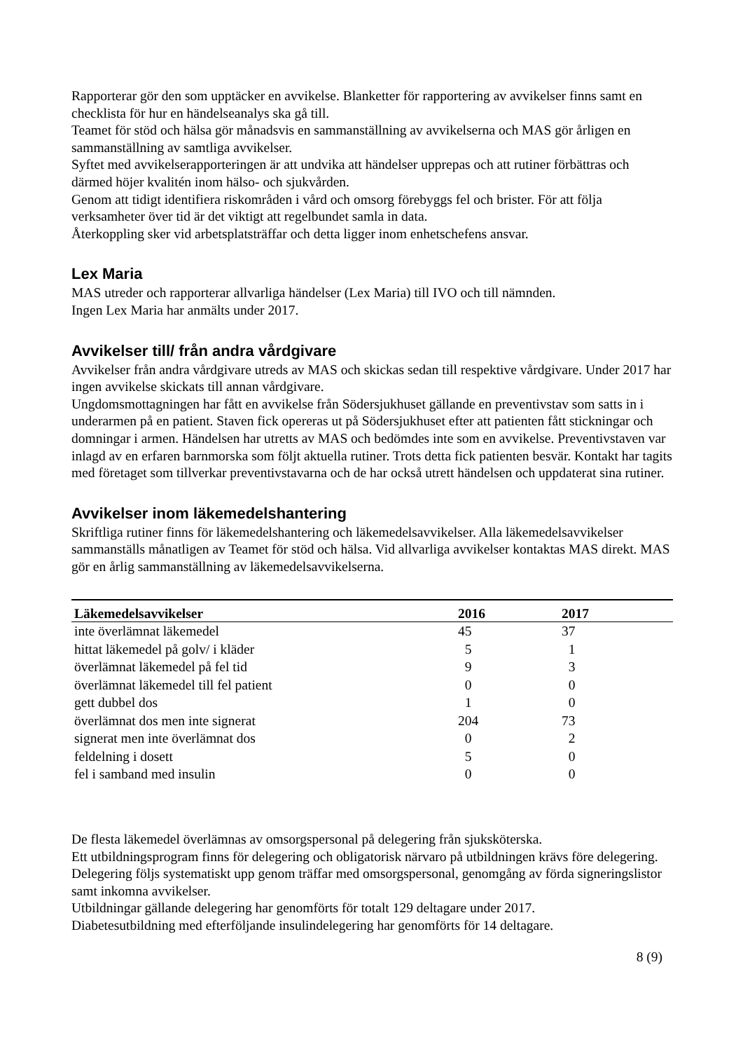Rapporterar gör den som upptäcker en avvikelse. Blanketter för rapportering av avvikelser finns samt en checklista för hur en händelseanalys ska gå till.
Teamet för stöd och hälsa gör månadsvis en sammanställning av avvikelserna och MAS gör årligen en sammanställning av samtliga avvikelser.
Syftet med avvikelserapporteringen är att undvika att händelser upprepas och att rutiner förbättras och därmed höjer kvalitén inom hälso- och sjukvården.
Genom att tidigt identifiera riskområden i vård och omsorg förebyggs fel och brister. För att följa verksamheter över tid är det viktigt att regelbundet samla in data.
Återkoppling sker vid arbetsplatsträffar och detta ligger inom enhetschefens ansvar.
Lex Maria
MAS utreder och rapporterar allvarliga händelser (Lex Maria) till IVO och till nämnden.
Ingen Lex Maria har anmälts under 2017.
Avvikelser till/ från andra vårdgivare
Avvikelser från andra vårdgivare utreds av MAS och skickas sedan till respektive vårdgivare. Under 2017 har ingen avvikelse skickats till annan vårdgivare.
Ungdomsmottagningen har fått en avvikelse från Södersjukhuset gällande en preventivstav som satts in i underarmen på en patient. Staven fick opereras ut på Södersjukhuset efter att patienten fått stickningar och domningar i armen. Händelsen har utretts av MAS och bedömdes inte som en avvikelse. Preventivstaven var inlagd av en erfaren barnmorska som följt aktuella rutiner. Trots detta fick patienten besvär. Kontakt har tagits med företaget som tillverkar preventivstavarna och de har också utrett händelsen och uppdaterat sina rutiner.
Avvikelser inom läkemedelshantering
Skriftliga rutiner finns för läkemedelshantering och läkemedelsavvikelser. Alla läkemedelsavvikelser sammanställs månatligen av Teamet för stöd och hälsa. Vid allvarliga avvikelser kontaktas MAS direkt. MAS gör en årlig sammanställning av läkemedelsavvikelserna.
| Läkemedelsavvikelser | 2016 | 2017 |
| --- | --- | --- |
| inte överlämnat läkemedel | 45 | 37 |
| hittat läkemedel på golv/ i kläder | 5 | 1 |
| överlämnat läkemedel på fel tid | 9 | 3 |
| överlämnat läkemedel till fel patient | 0 | 0 |
| gett dubbel dos | 1 | 0 |
| överlämnat dos men inte signerat | 204 | 73 |
| signerat men inte överlämnat dos | 0 | 2 |
| feldelning i dosett | 5 | 0 |
| fel i samband med insulin | 0 | 0 |
De flesta läkemedel överlämnas av omsorgspersonal på delegering från sjuksköterska.
Ett utbildningsprogram finns för delegering och obligatorisk närvaro på utbildningen krävs före delegering.
Delegering följs systematiskt upp genom träffar med omsorgspersonal, genomgång av förda signeringslistor samt inkomna avvikelser.
Utbildningar gällande delegering har genomförts för totalt 129 deltagare under 2017.
Diabetesutbildning med efterföljande insulindelegering har genomförts för 14 deltagare.
8 (9)